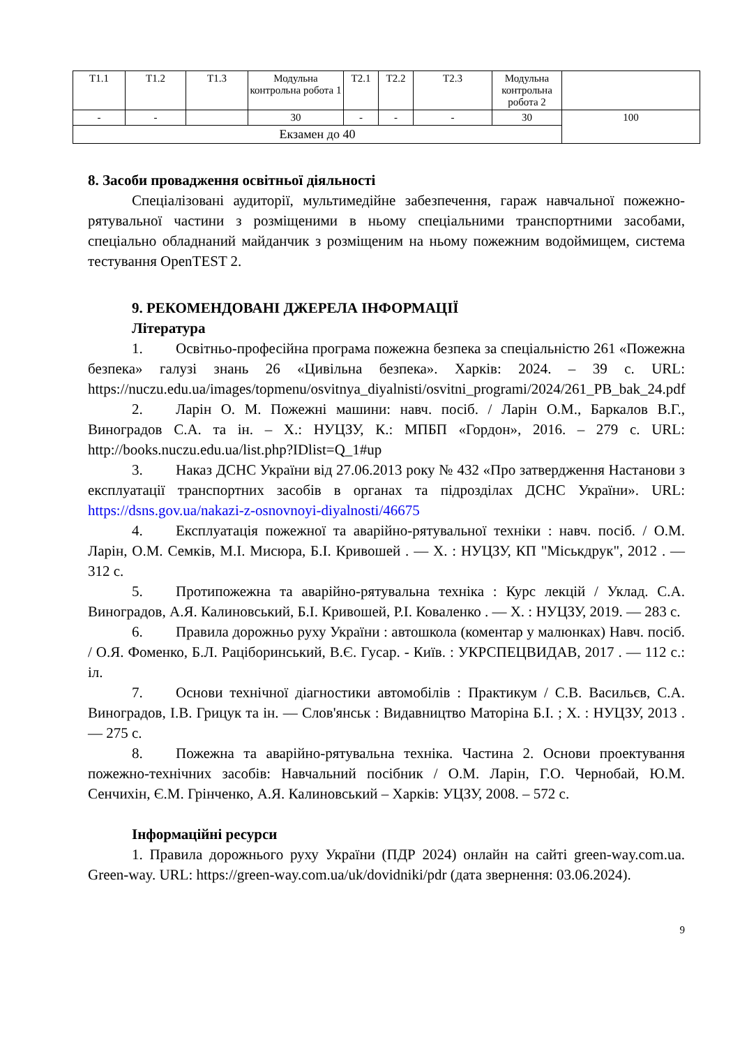| Т1.1 | Т1.2 | Т1.3 | Модульна контрольна робота 1 | Т2.1 | Т2.2 | Т2.3 | Модульна контрольна робота 2 | |
| - | - | | 30 | - | - | - | 30 | 100 |
| Екзамен до 40 | | | | | | | | |
8. Засоби провадження освітньої діяльності
Спеціалізовані аудиторії, мультимедійне забезпечення, гараж навчальної пожежно-рятувальної частини з розміщеними в ньому спеціальними транспортними засобами, спеціально обладнаний майданчик з розміщеним на ньому пожежним водоймищем, система тестування OpenTEST 2.
9. РЕКОМЕНДОВАНІ ДЖЕРЕЛА ІНФОРМАЦІЇ
Література
1. Освітньо-професійна програма пожежна безпека за спеціальністю 261 «Пожежна безпека» галузі знань 26 «Цивільна безпека». Харків: 2024. – 39 с. URL: https://nuczu.edu.ua/images/topmenu/osvitnya_diyalnisti/osvitni_programi/2024/261_PB_bak_24.pdf
2. Ларін О. М. Пожежні машини: навч. посіб. / Ларін О.М., Баркалов В.Г., Виноградов С.А. та ін. – Х.: НУЦЗУ, К.: МПБП «Гордон», 2016. – 279 с. URL: http://books.nuczu.edu.ua/list.php?IDlist=Q_1#up
3. Наказ ДСНС України від 27.06.2013 року № 432 «Про затвердження Настанови з експлуатації транспортних засобів в органах та підрозділах ДСНС України». URL: https://dsns.gov.ua/nakazi-z-osnovnoyi-diyalnosti/46675
4. Експлуатація пожежної та аварійно-рятувальної техніки : навч. посіб. / О.М. Ларін, О.М. Семків, М.І. Мисюра, Б.І. Кривошей . — Х. : НУЦЗУ, КП "Міськдрук", 2012 . — 312 с.
5. Протипожежна та аварійно-рятувальна техніка : Курс лекцій / Уклад. С.А. Виноградов, А.Я. Калиновський, Б.І. Кривошей, Р.І. Коваленко . — Х. : НУЦЗУ, 2019. — 283 с.
6. Правила дорожньо руху України : автошкола (коментар у малюнках) Навч. посіб. / О.Я. Фоменко, Б.Л. Раціборинський, В.Є. Гусар. - Київ. : УКРСПЕЦВИДАВ, 2017 . — 112 с.: іл.
7. Основи технічної діагностики автомобілів : Практикум / С.В. Васильєв, С.А. Виноградов, І.В. Грицук та ін. — Слов'янськ : Видавництво Маторіна Б.І. ; Х. : НУЦЗУ, 2013 . — 275 с.
8. Пожежна та аварійно-рятувальна техніка. Частина 2. Основи проектування пожежно-технічних засобів: Навчальний посібник / О.М. Ларін, Г.О. Чернобай, Ю.М. Сенчихін, Є.М. Грінченко, А.Я. Калиновський – Харків: УЦЗУ, 2008. – 572 с.
Інформаційні ресурси
1. Правила дорожнього руху України (ПДР 2024) онлайн на сайті green-way.com.ua. Green-way. URL: https://green-way.com.ua/uk/dovidniki/pdr (дата звернення: 03.06.2024).
9